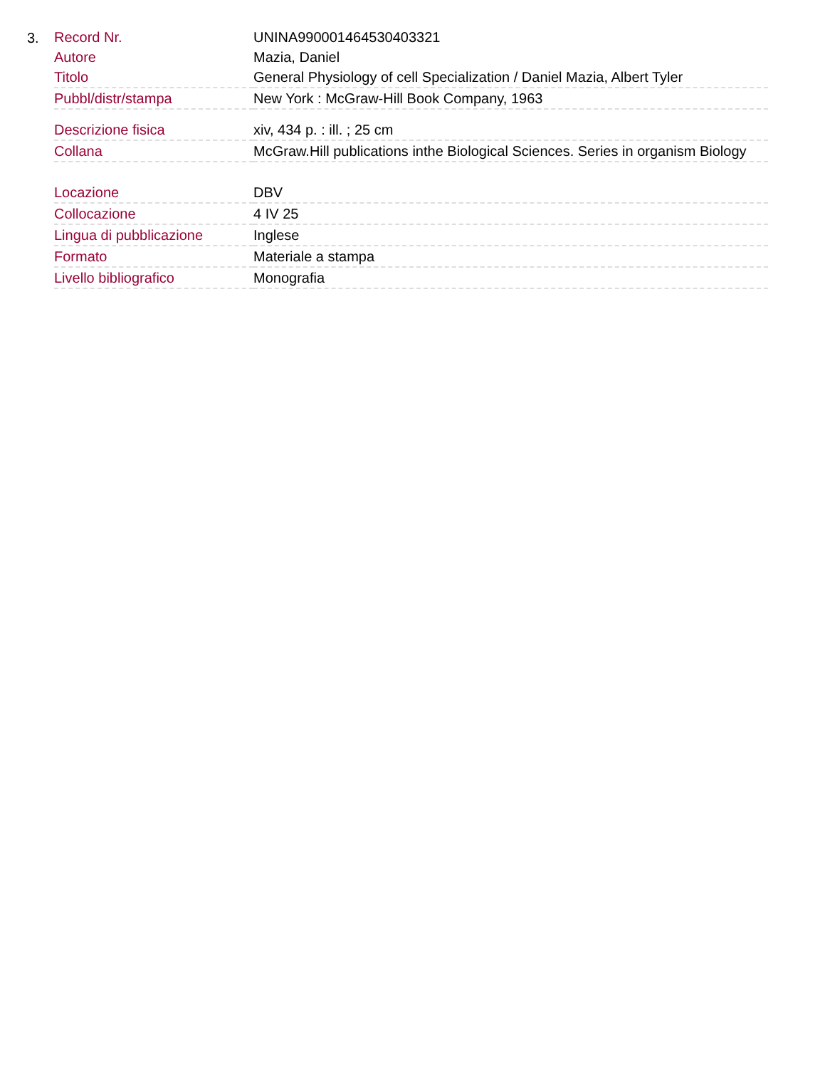3.
| Record Nr. | UNINA990001464530403321 |
| Autore | Mazia, Daniel |
| Titolo | General Physiology of cell Specialization / Daniel Mazia, Albert Tyler |
| Pubbl/distr/stampa | New York : McGraw-Hill Book Company, 1963 |
| Descrizione fisica | xiv, 434 p. : ill. ; 25 cm |
| Collana | McGraw.Hill publications inthe Biological Sciences. Series in organism Biology |
| Locazione | DBV |
| Collocazione | 4 IV 25 |
| Lingua di pubblicazione | Inglese |
| Formato | Materiale a stampa |
| Livello bibliografico | Monografia |